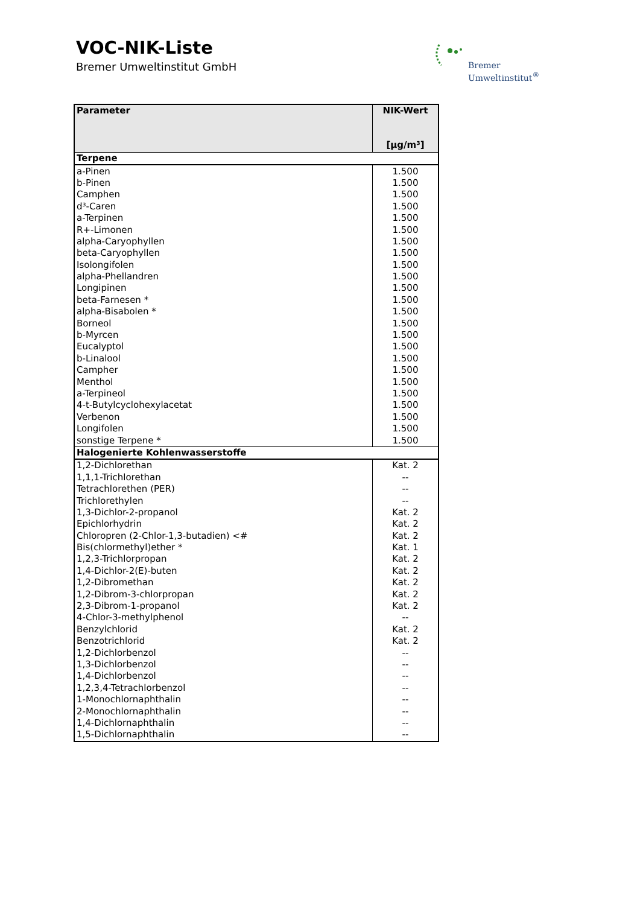VOC-NIK-Liste
Bremer Umweltinstitut GmbH
Bremer
Umweltinstitut<sup>®</sup>
| Parameter | NIK-Wert [µg/m³] |
| --- | --- |
| Terpene | |
| a-Pinen | 1.500 |
| b-Pinen | 1.500 |
| Camphen | 1.500 |
| d³-Caren | 1.500 |
| a-Terpinen | 1.500 |
| R+-Limonen | 1.500 |
| alpha-Caryophyllen | 1.500 |
| beta-Caryophyllen | 1.500 |
| Isolongifolen | 1.500 |
| alpha-Phellandren | 1.500 |
| Longipinen | 1.500 |
| beta-Farnesen * | 1.500 |
| alpha-Bisabolen * | 1.500 |
| Borneol | 1.500 |
| b-Myrcen | 1.500 |
| Eucalyptol | 1.500 |
| b-Linalool | 1.500 |
| Campher | 1.500 |
| Menthol | 1.500 |
| a-Terpineol | 1.500 |
| 4-t-Butylcyclohexylacetat | 1.500 |
| Verbenon | 1.500 |
| Longifolen | 1.500 |
| sonstige Terpene * | 1.500 |
| Halogenierte Kohlenwasserstoffe | |
| 1,2-Dichlorethan | Kat. 2 |
| 1,1,1-Trichlorethan | -- |
| Tetrachlorethen (PER) | -- |
| Trichlorethylen | -- |
| 1,3-Dichlor-2-propanol | Kat. 2 |
| Epichlorhydrin | Kat. 2 |
| Chloropren (2-Chlor-1,3-butadien) <# | Kat. 2 |
| Bis(chlormethyl)ether * | Kat. 1 |
| 1,2,3-Trichlorpropan | Kat. 2 |
| 1,4-Dichlor-2(E)-buten | Kat. 2 |
| 1,2-Dibromethan | Kat. 2 |
| 1,2-Dibrom-3-chlorpropan | Kat. 2 |
| 2,3-Dibrom-1-propanol | Kat. 2 |
| 4-Chlor-3-methylphenol | -- |
| Benzylchlorid | Kat. 2 |
| Benzotrichlorid | Kat. 2 |
| 1,2-Dichlorbenzol | -- |
| 1,3-Dichlorbenzol | -- |
| 1,4-Dichlorbenzol | -- |
| 1,2,3,4-Tetrachlorbenzol | -- |
| 1-Monochlornaphthalin | -- |
| 2-Monochlornaphthalin | -- |
| 1,4-Dichlornaphthalin | -- |
| 1,5-Dichlornaphthalin | -- |